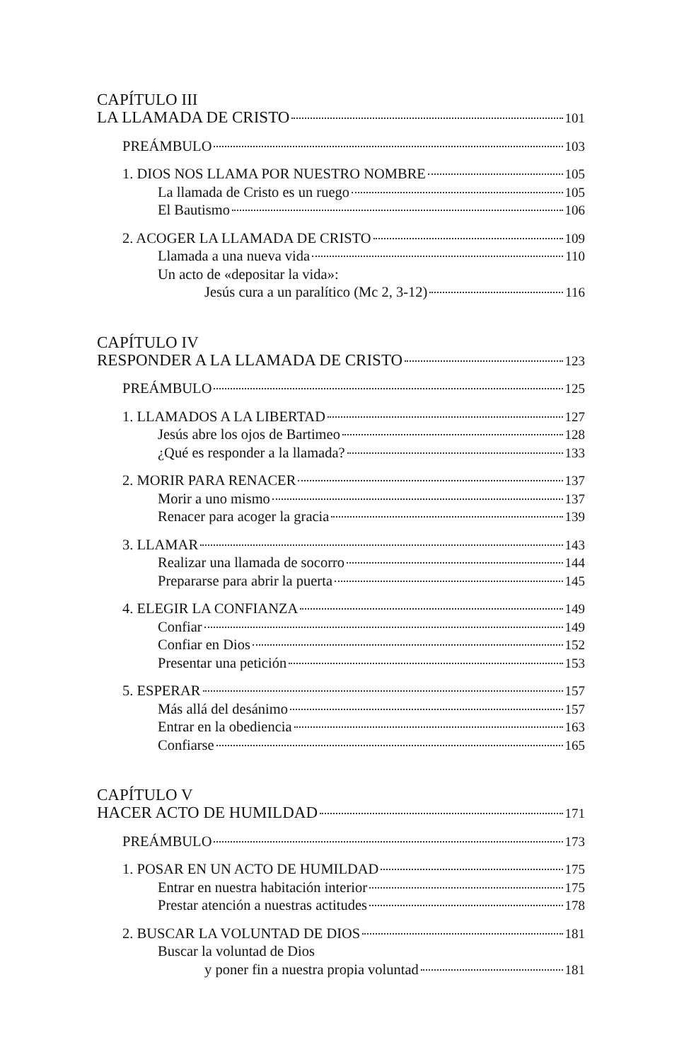CAPÍTULO III
LA LLAMADA DE CRISTO 101
PREÁMBULO 103
1. DIOS NOS LLAMA POR NUESTRO NOMBRE 105
La llamada de Cristo es un ruego 105
El Bautismo 106
2. ACOGER LA LLAMADA DE CRISTO 109
Llamada a una nueva vida 110
Un acto de «depositar la vida»:
Jesús cura a un paralítico (Mc 2, 3-12) 116
CAPÍTULO IV
RESPONDER A LA LLAMADA DE CRISTO 123
PREÁMBULO 125
1. LLAMADOS A LA LIBERTAD 127
Jesús abre los ojos de Bartimeo 128
¿Qué es responder a la llamada? 133
2. MORIR PARA RENACER 137
Morir a uno mismo 137
Renacer para acoger la gracia 139
3. LLAMAR 143
Realizar una llamada de socorro 144
Prepararse para abrir la puerta 145
4. ELEGIR LA CONFIANZA 149
Confiar 149
Confiar en Dios 152
Presentar una petición 153
5. ESPERAR 157
Más allá del desánimo 157
Entrar en la obediencia 163
Confiarse 165
CAPÍTULO V
HACER ACTO DE HUMILDAD 171
PREÁMBULO 173
1. POSAR EN UN ACTO DE HUMILDAD 175
Entrar en nuestra habitación interior 175
Prestar atención a nuestras actitudes 178
2. BUSCAR LA VOLUNTAD DE DIOS 181
Buscar la voluntad de Dios
y poner fin a nuestra propia voluntad 181